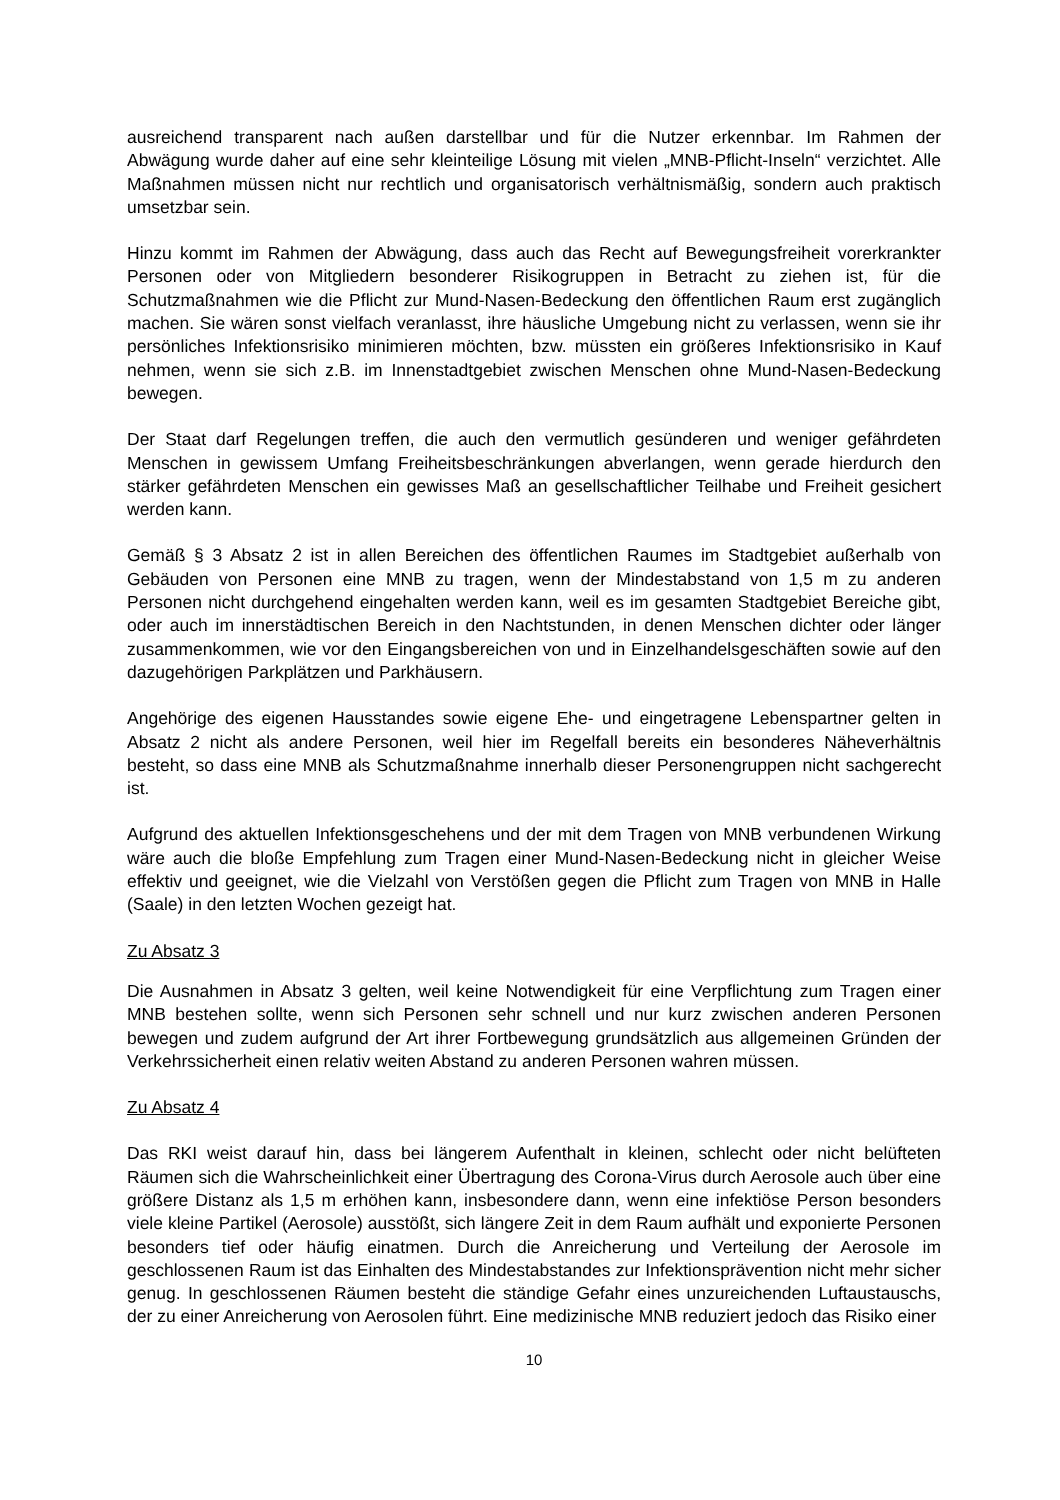ausreichend transparent nach außen darstellbar und für die Nutzer erkennbar. Im Rahmen der Abwägung wurde daher auf eine sehr kleinteilige Lösung mit vielen „MNB-Pflicht-Inseln“ verzichtet. Alle Maßnahmen müssen nicht nur rechtlich und organisatorisch verhältnismäßig, sondern auch praktisch umsetzbar sein.
Hinzu kommt im Rahmen der Abwägung, dass auch das Recht auf Bewegungsfreiheit vorerkrankter Personen oder von Mitgliedern besonderer Risikogruppen in Betracht zu ziehen ist, für die Schutzmaßnahmen wie die Pflicht zur Mund-Nasen-Bedeckung den öffentlichen Raum erst zugänglich machen. Sie wären sonst vielfach veranlasst, ihre häusliche Umgebung nicht zu verlassen, wenn sie ihr persönliches Infektionsrisiko minimieren möchten, bzw. müssten ein größeres Infektionsrisiko in Kauf nehmen, wenn sie sich z.B. im Innenstadtgebiet zwischen Menschen ohne Mund-Nasen-Bedeckung bewegen.
Der Staat darf Regelungen treffen, die auch den vermutlich gesünderen und weniger gefährdeten Menschen in gewissem Umfang Freiheitsbeschränkungen abverlangen, wenn gerade hierdurch den stärker gefährdeten Menschen ein gewisses Maß an gesellschaftlicher Teilhabe und Freiheit gesichert werden kann.
Gemäß § 3 Absatz 2 ist in allen Bereichen des öffentlichen Raumes im Stadtgebiet außerhalb von Gebäuden von Personen eine MNB zu tragen, wenn der Mindestabstand von 1,5 m zu anderen Personen nicht durchgehend eingehalten werden kann, weil es im gesamten Stadtgebiet Bereiche gibt, oder auch im innerstädtischen Bereich in den Nachtstunden, in denen Menschen dichter oder länger zusammenkommen, wie vor den Eingangsbereichen von und in Einzelhandelsgeschäften sowie auf den dazugehörigen Parkplätzen und Parkhäusern.
Angehörige des eigenen Hausstandes sowie eigene Ehe- und eingetragene Lebenspartner gelten in Absatz 2 nicht als andere Personen, weil hier im Regelfall bereits ein besonderes Näheverhältnis besteht, so dass eine MNB als Schutzmaßnahme innerhalb dieser Personengruppen nicht sachgerecht ist.
Aufgrund des aktuellen Infektionsgeschehens und der mit dem Tragen von MNB verbundenen Wirkung wäre auch die bloße Empfehlung zum Tragen einer Mund-Nasen-Bedeckung nicht in gleicher Weise effektiv und geeignet, wie die Vielzahl von Verstößen gegen die Pflicht zum Tragen von MNB in Halle (Saale) in den letzten Wochen gezeigt hat.
Zu Absatz 3
Die Ausnahmen in Absatz 3 gelten, weil keine Notwendigkeit für eine Verpflichtung zum Tragen einer MNB bestehen sollte, wenn sich Personen sehr schnell und nur kurz zwischen anderen Personen bewegen und zudem aufgrund der Art ihrer Fortbewegung grundsätzlich aus allgemeinen Gründen der Verkehrssicherheit einen relativ weiten Abstand zu anderen Personen wahren müssen.
Zu Absatz 4
Das RKI weist darauf hin, dass bei längerem Aufenthalt in kleinen, schlecht oder nicht belüfteten Räumen sich die Wahrscheinlichkeit einer Übertragung des Corona-Virus durch Aerosole auch über eine größere Distanz als 1,5 m erhöhen kann, insbesondere dann, wenn eine infektiöse Person besonders viele kleine Partikel (Aerosole) ausstößt, sich längere Zeit in dem Raum aufhält und exponierte Personen besonders tief oder häufig einatmen. Durch die Anreicherung und Verteilung der Aerosole im geschlossenen Raum ist das Einhalten des Mindestabstandes zur Infektionsprävention nicht mehr sicher genug. In geschlossenen Räumen besteht die ständige Gefahr eines unzureichenden Luftaustauschs, der zu einer Anreicherung von Aerosolen führt. Eine medizinische MNB reduziert jedoch das Risiko einer
10